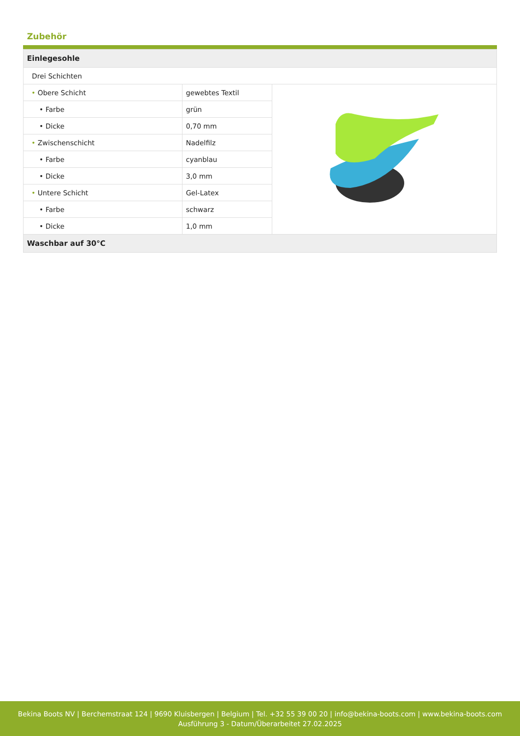Zubehör
| Einlegesohle | | |
| --- | --- | --- |
| Drei Schichten | | |
| • Obere Schicht | gewebtes Textil | |
| • Farbe | grün | |
| • Dicke | 0,70 mm | |
| • Zwischenschicht | Nadelfilz | |
| • Farbe | cyanblau | |
| • Dicke | 3,0 mm | |
| • Untere Schicht | Gel-Latex | |
| • Farbe | schwarz | |
| • Dicke | 1,0 mm | |
| Waschbar auf 30°C | | |
Bekina Boots NV | Berchemstraat 124 | 9690 Kluisbergen | Belgium | Tel. +32 55 39 00 20 | info@bekina-boots.com | www.bekina-boots.com
Ausführung 3 - Datum/Überarbeitet 27.02.2025